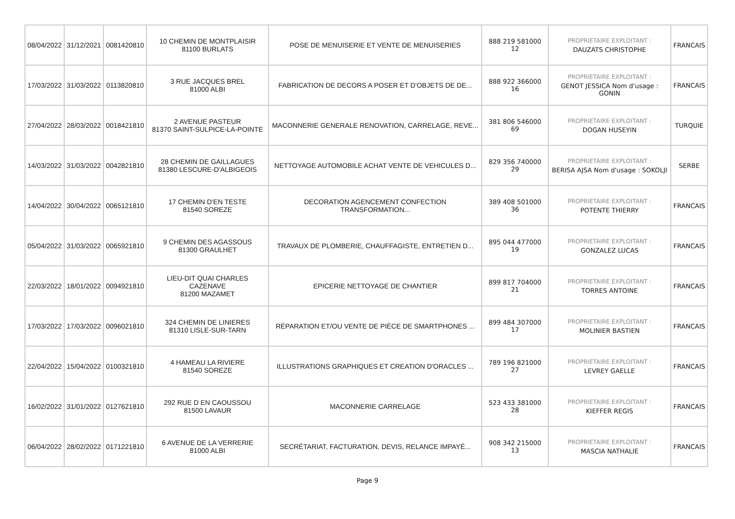| 08/04/2022 | 31/12/2021 | 0081420810 | 10 CHEMIN DE MONTPLAISIR 81100 BURLATS | POSE DE MENUISERIE ET VENTE DE MENUISERIES | 888 219 581000 12 | PROPRIETAIRE EXPLOITANT : DAUZATS CHRISTOPHE | FRANCAIS |
| 17/03/2022 | 31/03/2022 | 0113820810 | 3 RUE JACQUES BREL 81000 ALBI | FABRICATION DE DECORS A POSER ET D'OBJETS DE DE... | 888 922 366000 16 | PROPRIETAIRE EXPLOITANT : GENOT JESSICA Nom d'usage : GONIN | FRANCAIS |
| 27/04/2022 | 28/03/2022 | 0018421810 | 2 AVENUE PASTEUR 81370 SAINT-SULPICE-LA-POINTE | MACONNERIE GENERALE RENOVATION, CARRELAGE, REVE... | 381 806 546000 69 | PROPRIETAIRE EXPLOITANT : DOGAN HUSEYIN | TURQUIE |
| 14/03/2022 | 31/03/2022 | 0042821810 | 28 CHEMIN DE GAILLAGUES 81380 LESCURE-D'ALBIGEOIS | NETTOYAGE AUTOMOBILE ACHAT VENTE DE VEHICULES D... | 829 356 740000 29 | PROPRIETAIRE EXPLOITANT : BERISA AJSA Nom d'usage : SOKOLJI | SERBE |
| 14/04/2022 | 30/04/2022 | 0065121810 | 17 CHEMIN D'EN TESTE 81540 SOREZE | DECORATION AGENCEMENT CONFECTION TRANSFORMATION... | 389 408 501000 36 | PROPRIETAIRE EXPLOITANT : POTENTE THIERRY | FRANCAIS |
| 05/04/2022 | 31/03/2022 | 0065921810 | 9 CHEMIN DES AGASSOUS 81300 GRAULHET | TRAVAUX DE PLOMBERIE, CHAUFFAGISTE, ENTRETIEN D... | 895 044 477000 19 | PROPRIETAIRE EXPLOITANT : GONZALEZ LUCAS | FRANCAIS |
| 22/03/2022 | 18/01/2022 | 0094921810 | LIEU-DIT QUAI CHARLES CAZENAVE 81200 MAZAMET | EPICERIE NETTOYAGE DE CHANTIER | 899 817 704000 21 | PROPRIETAIRE EXPLOITANT : TORRES ANTOINE | FRANCAIS |
| 17/03/2022 | 17/03/2022 | 0096021810 | 324 CHEMIN DE LINIERES 81310 LISLE-SUR-TARN | RÉPARATION ET/OU VENTE DE PIÈCE DE SMARTPHONES ... | 899 484 307000 17 | PROPRIETAIRE EXPLOITANT : MOLINIER BASTIEN | FRANCAIS |
| 22/04/2022 | 15/04/2022 | 0100321810 | 4 HAMEAU LA RIVIERE 81540 SOREZE | ILLUSTRATIONS GRAPHIQUES ET CREATION D'ORACLES ... | 789 196 821000 27 | PROPRIETAIRE EXPLOITANT : LEVREY GAELLE | FRANCAIS |
| 16/02/2022 | 31/01/2022 | 0127621810 | 292 RUE D EN CAOUSSOU 81500 LAVAUR | MACONNERIE CARRELAGE | 523 433 381000 28 | PROPRIETAIRE EXPLOITANT : KIEFFER REGIS | FRANCAIS |
| 06/04/2022 | 28/02/2022 | 0171221810 | 6 AVENUE DE LA VERRERIE 81000 ALBI | SECRÉTARIAT, FACTURATION, DEVIS, RELANCE IMPAYÉ... | 908 342 215000 13 | PROPRIETAIRE EXPLOITANT : MASCIA NATHALIE | FRANCAIS |
Page 9